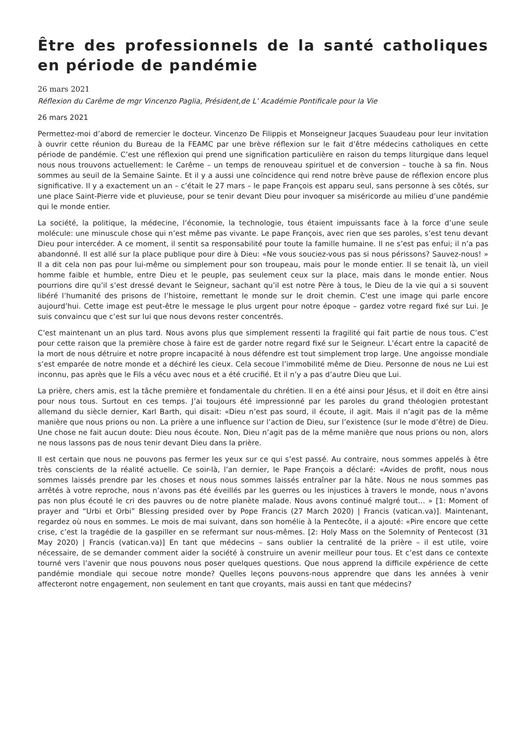Être des professionnels de la santé catholiques en période de pandémie
26 mars 2021
Réflexion du Carême de mgr Vincenzo Paglia, Président,de L’ Académie Pontificale pour la Vie
26 mars 2021
Permettez-moi d’abord de remercier le docteur. Vincenzo De Filippis et Monseigneur Jacques Suaudeau pour leur invitation à ouvrir cette réunion du Bureau de la FEAMC par une brève réflexion sur le fait d’être médecins catholiques en cette période de pandémie. C’est une réflexion qui prend une signification particulière en raison du temps liturgique dans lequel nous nous trouvons actuellement: le Carême – un temps de renouveau spirituel et de conversion – touche à sa fin. Nous sommes au seuil de la Semaine Sainte. Et il y a aussi une coïncidence qui rend notre brève pause de réflexion encore plus significative. Il y a exactement un an – c’était le 27 mars – le pape François est apparu seul, sans personne à ses côtés, sur une place Saint-Pierre vide et pluvieuse, pour se tenir devant Dieu pour invoquer sa miséricorde au milieu d’une pandémie qui le monde entier.
La société, la politique, la médecine, l’économie, la technologie, tous étaient impuissants face à la force d’une seule molécule: une minuscule chose qui n’est même pas vivante. Le pape François, avec rien que ses paroles, s’est tenu devant Dieu pour intercéder. A ce moment, il sentit sa responsabilité pour toute la famille humaine. Il ne s’est pas enfui; il n’a pas abandonné. Il est allé sur la place publique pour dire à Dieu: «Ne vous souciez-vous pas si nous périssons? Sauvez-nous! » Il a dit cela non pas pour lui-même ou simplement pour son troupeau, mais pour le monde entier. Il se tenait là, un vieil homme faible et humble, entre Dieu et le peuple, pas seulement ceux sur la place, mais dans le monde entier. Nous pourrions dire qu’il s’est dressé devant le Seigneur, sachant qu’il est notre Père à tous, le Dieu de la vie qui a si souvent libéré l’humanité des prisons de l’histoire, remettant le monde sur le droit chemin. C’est une image qui parle encore aujourd’hui. Cette image est peut-être le message le plus urgent pour notre époque – gardez votre regard fixé sur Lui. Je suis convaincu que c’est sur lui que nous devons rester concentrés.
C’est maintenant un an plus tard. Nous avons plus que simplement ressenti la fragilité qui fait partie de nous tous. C’est pour cette raison que la première chose à faire est de garder notre regard fixé sur le Seigneur. L’écart entre la capacité de la mort de nous détruire et notre propre incapacité à nous défendre est tout simplement trop large. Une angoisse mondiale s’est emparée de notre monde et a déchiré les cieux. Cela secoue l’immobilité même de Dieu. Personne de nous ne Lui est inconnu, pas après que le Fils a vécu avec nous et a été crucifié. Et il n’y a pas d’autre Dieu que Lui.
La prière, chers amis, est la tâche première et fondamentale du chrétien. Il en a été ainsi pour Jésus, et il doit en être ainsi pour nous tous. Surtout en ces temps. J’ai toujours été impressionné par les paroles du grand théologien protestant allemand du siècle dernier, Karl Barth, qui disait: «Dieu n’est pas sourd, il écoute, il agit. Mais il n’agit pas de la même manière que nous prions ou non. La prière a une influence sur l’action de Dieu, sur l’existence (sur le mode d’être) de Dieu. Une chose ne fait aucun doute: Dieu nous écoute. Non, Dieu n’agit pas de la même manière que nous prions ou non, alors ne nous lassons pas de nous tenir devant Dieu dans la prière.
Il est certain que nous ne pouvons pas fermer les yeux sur ce qui s’est passé. Au contraire, nous sommes appelés à être très conscients de la réalité actuelle. Ce soir-là, l’an dernier, le Pape François a déclaré: «Avides de profit, nous nous sommes laissés prendre par les choses et nous nous sommes laissés entraîner par la hâte. Nous ne nous sommes pas arrêtés à votre reproche, nous n’avons pas été éveillés par les guerres ou les injustices à travers le monde, nous n’avons pas non plus écouté le cri des pauvres ou de notre planète malade. Nous avons continué malgré tout… » [1: Moment of prayer and “Urbi et Orbi” Blessing presided over by Pope Francis (27 March 2020) | Francis (vatican.va)]. Maintenant, regardez où nous en sommes. Le mois de mai suivant, dans son homélie à la Pentecôte, il a ajouté: «Pire encore que cette crise, c’est la tragédie de la gaspiller en se refermant sur nous-mêmes. [2: Holy Mass on the Solemnity of Pentecost (31 May 2020) | Francis (vatican.va)] En tant que médecins – sans oublier la centralité de la prière – il est utile, voire nécessaire, de se demander comment aider la société à construire un avenir meilleur pour tous. Et c’est dans ce contexte tourné vers l’avenir que nous pouvons nous poser quelques questions. Que nous apprend la difficile expérience de cette pandémie mondiale qui secoue notre monde? Quelles leçons pouvons-nous apprendre que dans les années à venir affecteront notre engagement, non seulement en tant que croyants, mais aussi en tant que médecins?